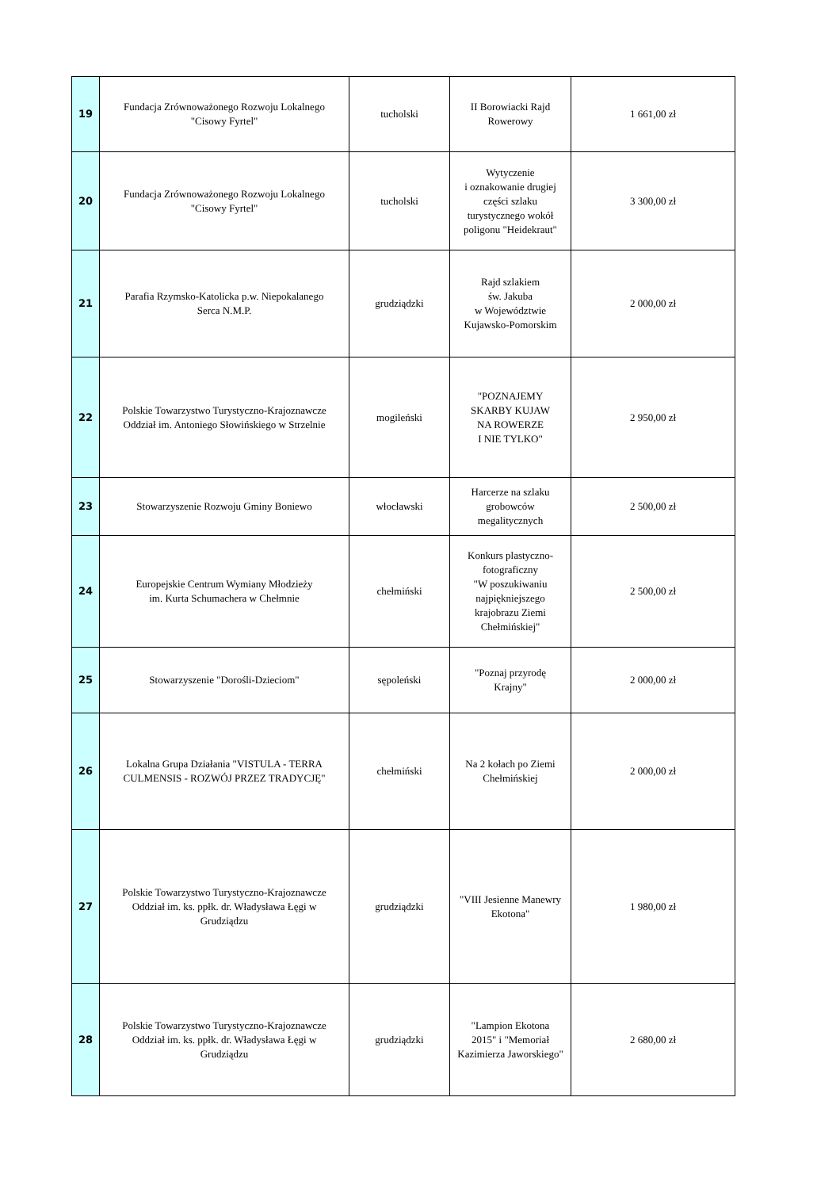| 19 | Fundacja Zrównoważonego Rozwoju Lokalnego "Cisowy Fyrtel" | tucholski | II Borowiacki Rajd Rowerowy | 1 661,00 zł |
| 20 | Fundacja Zrównoważonego Rozwoju Lokalnego "Cisowy Fyrtel" | tucholski | Wytyczenie i oznakowanie drugiej części szlaku turystycznego wokół poligonu "Heidekraut" | 3 300,00 zł |
| 21 | Parafia Rzymsko-Katolicka p.w. Niepokalanego Serca N.M.P. | grudziądzki | Rajd szlakiem św. Jakuba w Województwie Kujawsko-Pomorskim | 2 000,00 zł |
| 22 | Polskie Towarzystwo Turystyczno-Krajoznawcze Oddział im. Antoniego Słowińskiego w Strzelnie | mogileński | "POZNAJEMY SKARBY KUJAW NA ROWERZE I NIE TYLKO" | 2 950,00 zł |
| 23 | Stowarzyszenie Rozwoju Gminy Boniewo | włocławski | Harcerze na szlaku grobowców megalitycznych | 2 500,00 zł |
| 24 | Europejskie Centrum Wymiany Młodzieży im. Kurta Schumachera w Chełmnie | chełmiński | Konkurs plastyczno- fotograficzny "W poszukiwaniu najpiękniejszego krajobrazu Ziemi Chełmińskiej" | 2 500,00 zł |
| 25 | Stowarzyszenie "Dorośli-Dzieciom" | sępoleński | "Poznaj przyrodę Krajny" | 2 000,00 zł |
| 26 | Lokalna Grupa Działania "VISTULA - TERRA CULMENSIS - ROZWÓJ PRZEZ TRADYCJĘ" | chełmiński | Na 2 kołach po Ziemi Chełmińskiej | 2 000,00 zł |
| 27 | Polskie Towarzystwo Turystyczno-Krajoznawcze Oddział im. ks. ppłk. dr. Władysława Łęgi w Grudziądzu | grudziądzki | "VIII Jesienne Manewry Ekotona" | 1 980,00 zł |
| 28 | Polskie Towarzystwo Turystyczno-Krajoznawcze Oddział im. ks. ppłk. dr. Władysława Łęgi w Grudziądzu | grudziądzki | "Lampion Ekotona 2015" i "Memoriał Kazimierza Jaworskiego" | 2 680,00 zł |